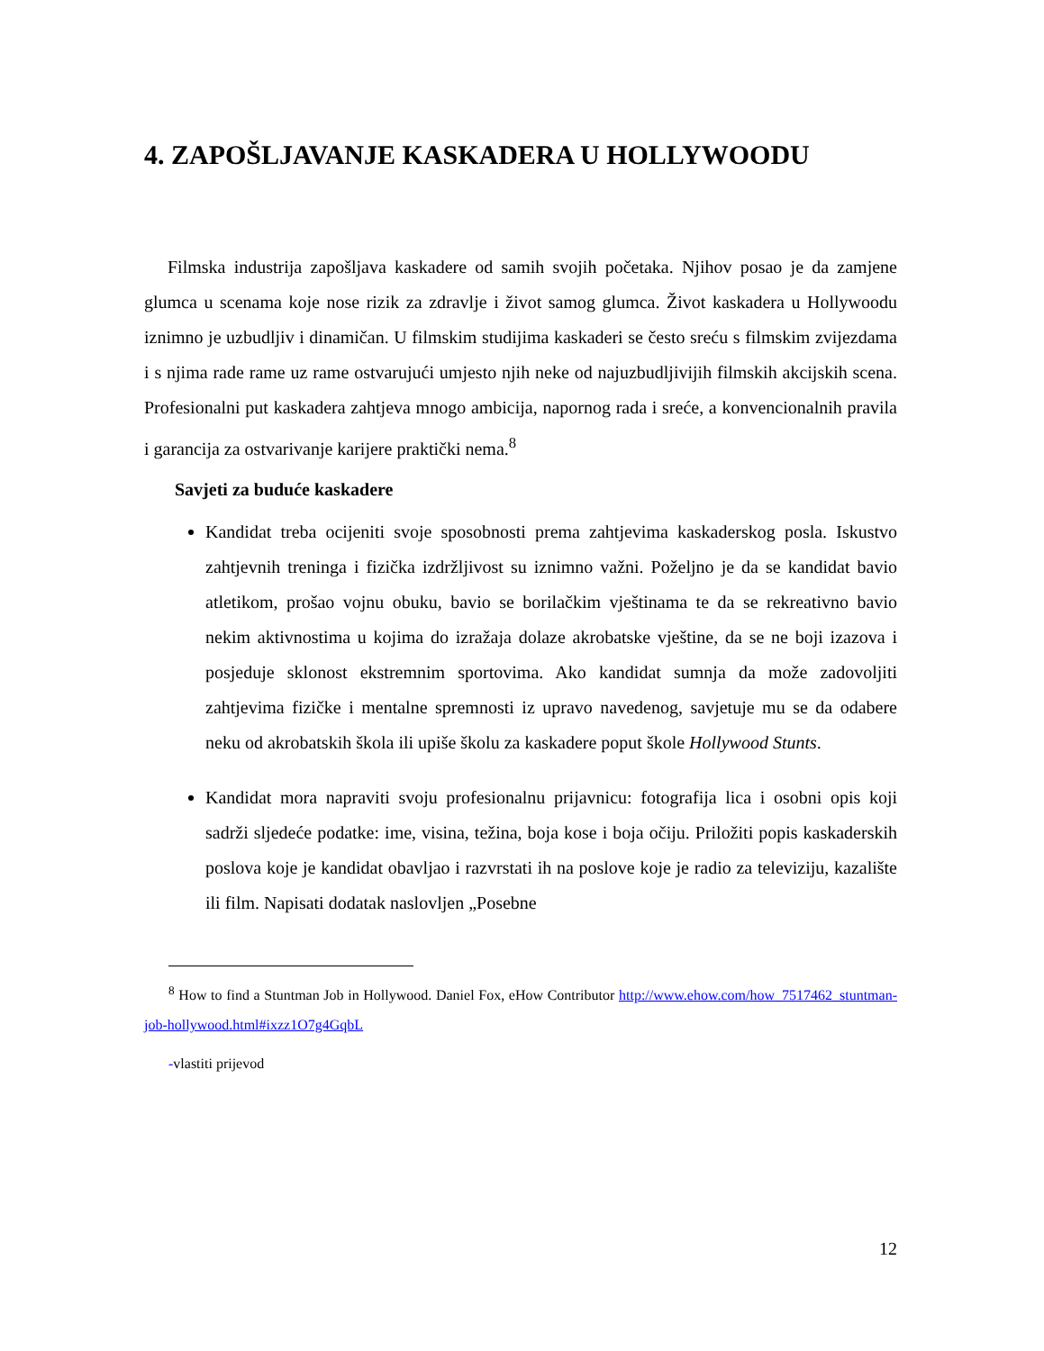4. ZAPOŠLJAVANJE KASKADERA U HOLLYWOODU
Filmska industrija zapošljava kaskadere od samih svojih početaka. Njihov posao je da zamjene glumca u scenama koje nose rizik za zdravlje i život samog glumca. Život kaskadera u Hollywoodu iznimno je uzbudljiv i dinamičan. U filmskim studijima kaskaderi se često sreću s filmskim zvijezdama i s njima rade rame uz rame ostvarujući umjesto njih neke od najuzbudljivijih filmskih akcijskih scena. Profesionalni put kaskadera zahtjeva mnogo ambicija, napornog rada i sreće, a konvencionalnih pravila i garancija za ostvarivanje karijere praktički nema.<sup>8</sup>
Savjeti za buduće kaskadere
Kandidat treba ocijeniti svoje sposobnosti prema zahtjevima kaskaderskog posla. Iskustvo zahtjevnih treninga i fizička izdržljivost su iznimno važni. Poželjno je da se kandidat bavio atletikom, prošao vojnu obuku, bavio se borilačkim vještinama te da se rekreativno bavio nekim aktivnostima u kojima do izražaja dolaze akrobatske vještine, da se ne boji izazova i posjeduje sklonost ekstremnim sportovima. Ako kandidat sumnja da može zadovoljiti zahtjevima fizičke i mentalne spremnosti iz upravo navedenog, savjetuje mu se da odabere neku od akrobatskih škola ili upiše školu za kaskadere poput škole Hollywood Stunts.
Kandidat mora napraviti svoju profesionalnu prijavnicu: fotografija lica i osobni opis koji sadrži sljedeće podatke: ime, visina, težina, boja kose i boja očiju. Priložiti popis kaskaderskih poslova koje je kandidat obavljao i razvrstati ih na poslove koje je radio za televiziju, kazalište ili film. Napisati dodatak naslovljen „Posebne
<sup>8</sup> How to find a Stuntman Job in Hollywood. Daniel Fox, eHow Contributor http://www.ehow.com/how_7517462_stuntman-job-hollywood.html#ixzz1O7g4GqbL
-vlastiti prijevod
12